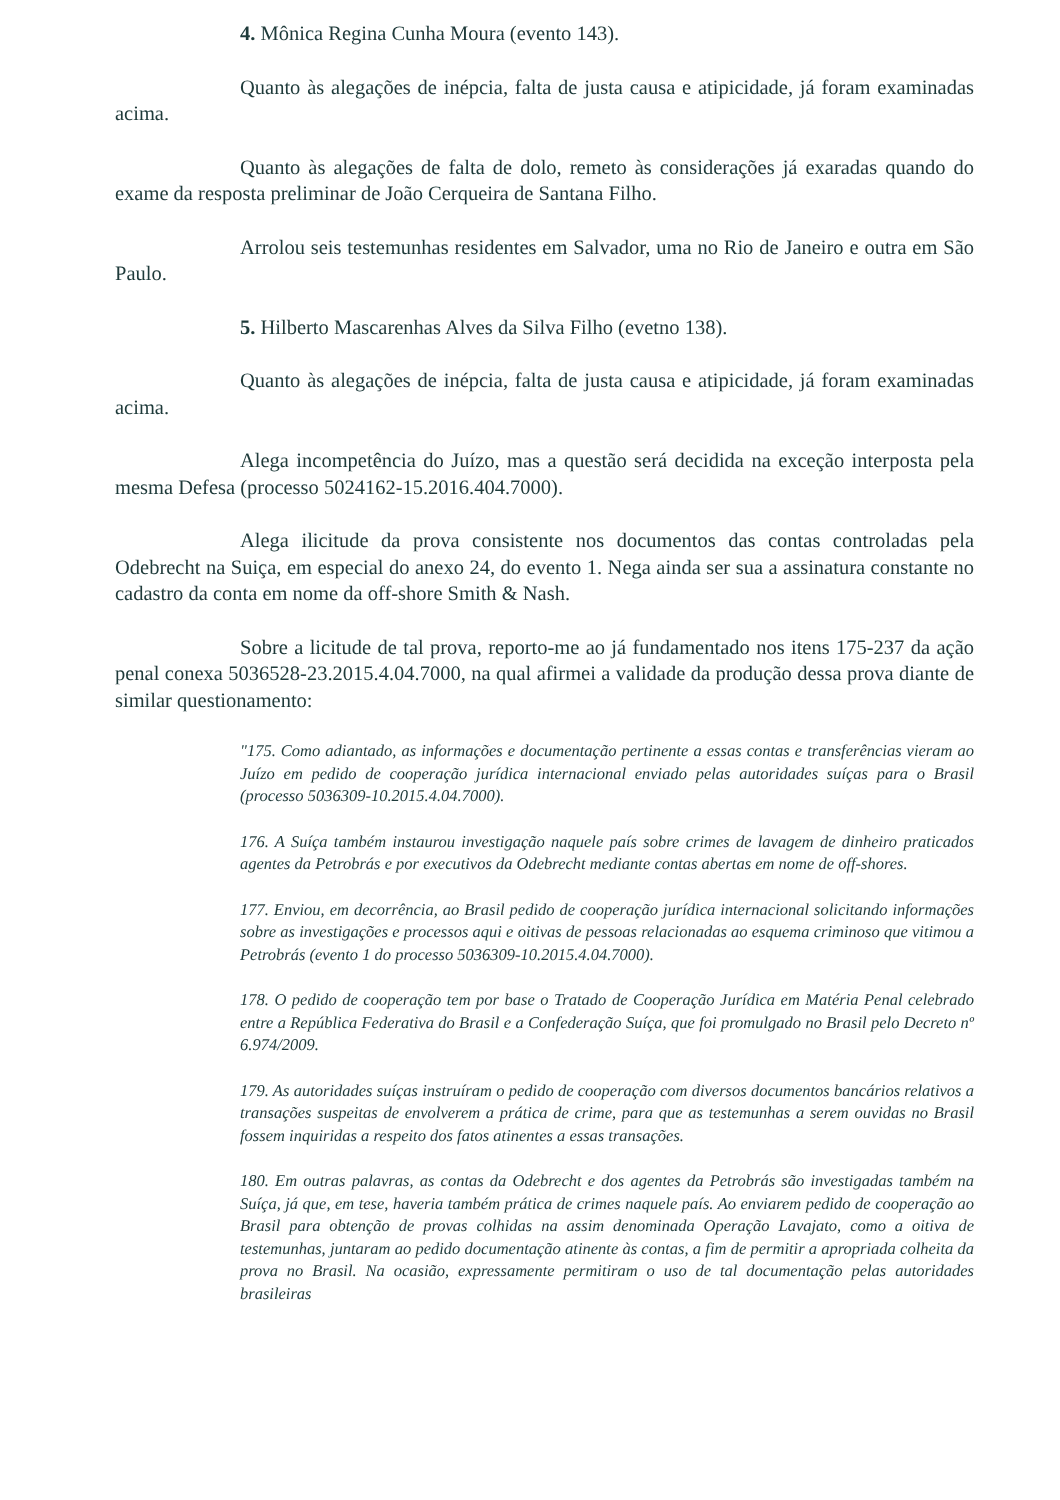4. Mônica Regina Cunha Moura (evento 143).
Quanto às alegações de inépcia, falta de justa causa e atipicidade, já foram examinadas acima.
Quanto às alegações de falta de dolo, remeto às considerações já exaradas quando do exame da resposta preliminar de João Cerqueira de Santana Filho.
Arrolou seis testemunhas residentes em Salvador, uma no Rio de Janeiro e outra em São Paulo.
5. Hilberto Mascarenhas Alves da Silva Filho (evetno 138).
Quanto às alegações de inépcia, falta de justa causa e atipicidade, já foram examinadas acima.
Alega incompetência do Juízo, mas a questão será decidida na exceção interposta pela mesma Defesa (processo 5024162-15.2016.404.7000).
Alega ilicitude da prova consistente nos documentos das contas controladas pela Odebrecht na Suiça, em especial do anexo 24, do evento 1. Nega ainda ser sua a assinatura constante no cadastro da conta em nome da off-shore Smith & Nash.
Sobre a licitude de tal prova, reporto-me ao já fundamentado nos itens 175-237 da ação penal conexa 5036528-23.2015.4.04.7000, na qual afirmei a validade da produção dessa prova diante de similar questionamento:
"175. Como adiantado, as informações e documentação pertinente a essas contas e transferências vieram ao Juízo em pedido de cooperação jurídica internacional enviado pelas autoridades suíças para o Brasil (processo 5036309-10.2015.4.04.7000).
176. A Suíça também instaurou investigação naquele país sobre crimes de lavagem de dinheiro praticados agentes da Petrobrás e por executivos da Odebrecht mediante contas abertas em nome de off-shores.
177. Enviou, em decorrência, ao Brasil pedido de cooperação jurídica internacional solicitando informações sobre as investigações e processos aqui e oitivas de pessoas relacionadas ao esquema criminoso que vitimou a Petrobrás (evento 1 do processo 5036309-10.2015.4.04.7000).
178. O pedido de cooperação tem por base o Tratado de Cooperação Jurídica em Matéria Penal celebrado entre a República Federativa do Brasil e a Confederação Suíça, que foi promulgado no Brasil pelo Decreto nº 6.974/2009.
179. As autoridades suíças instruíram o pedido de cooperação com diversos documentos bancários relativos a transações suspeitas de envolverem a prática de crime, para que as testemunhas a serem ouvidas no Brasil fossem inquiridas a respeito dos fatos atinentes a essas transações.
180. Em outras palavras, as contas da Odebrecht e dos agentes da Petrobrás são investigadas também na Suíça, já que, em tese, haveria também prática de crimes naquele país. Ao enviarem pedido de cooperação ao Brasil para obtenção de provas colhidas na assim denominada Operação Lavajato, como a oitiva de testemunhas, juntaram ao pedido documentação atinente às contas, a fim de permitir a apropriada colheita da prova no Brasil. Na ocasião, expressamente permitiram o uso de tal documentação pelas autoridades brasileiras